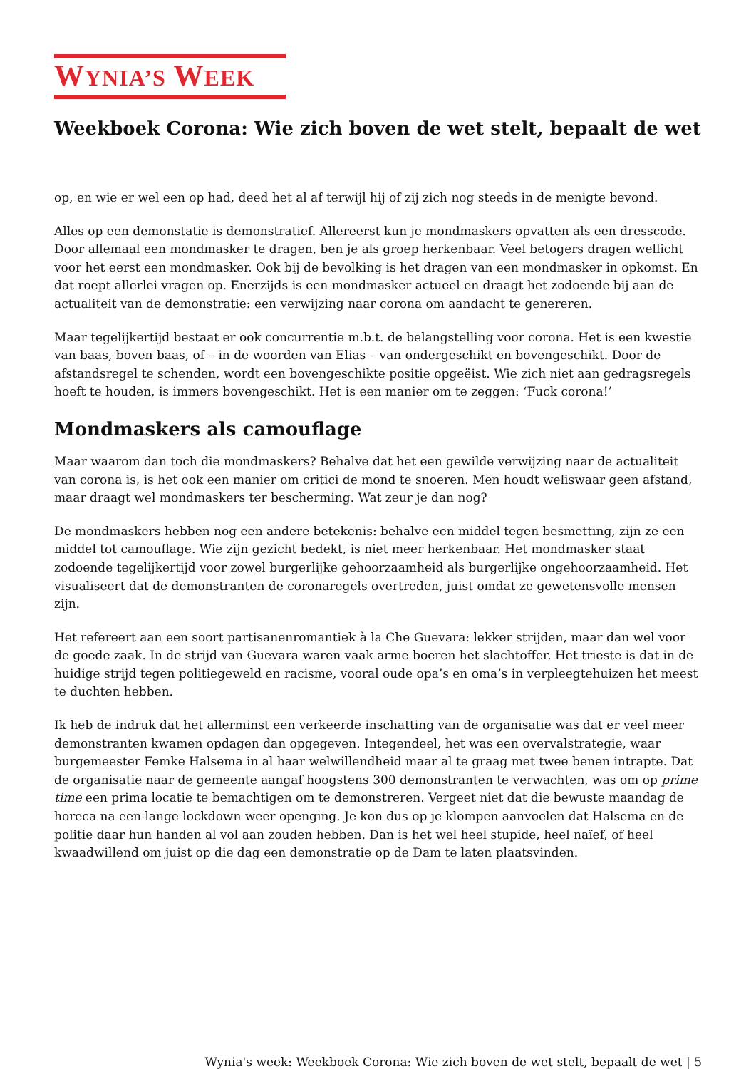WYNIA’S WEEK
Weekboek Corona: Wie zich boven de wet stelt, bepaalt de wet
op, en wie er wel een op had, deed het al af terwijl hij of zij zich nog steeds in de menigte bevond.
Alles op een demonstatie is demonstratief. Allereerst kun je mondmaskers opvatten als een dresscode. Door allemaal een mondmasker te dragen, ben je als groep herkenbaar. Veel betogers dragen wellicht voor het eerst een mondmasker. Ook bij de bevolking is het dragen van een mondmasker in opkomst. En dat roept allerlei vragen op. Enerzijds is een mondmasker actueel en draagt het zodoende bij aan de actualiteit van de demonstratie: een verwijzing naar corona om aandacht te genereren.
Maar tegelijkertijd bestaat er ook concurrentie m.b.t. de belangstelling voor corona. Het is een kwestie van baas, boven baas, of – in de woorden van Elias – van ondergeschikt en bovengeschikt. Door de afstandsregel te schenden, wordt een bovengeschikte positie opgeëist. Wie zich niet aan gedragsregels hoeft te houden, is immers bovengeschikt. Het is een manier om te zeggen: ‘Fuck corona!’
Mondmaskers als camouflage
Maar waarom dan toch die mondmaskers? Behalve dat het een gewilde verwijzing naar de actualiteit van corona is, is het ook een manier om critici de mond te snoeren. Men houdt weliswaar geen afstand, maar draagt wel mondmaskers ter bescherming. Wat zeur je dan nog?
De mondmaskers hebben nog een andere betekenis: behalve een middel tegen besmetting, zijn ze een middel tot camouflage. Wie zijn gezicht bedekt, is niet meer herkenbaar. Het mondmasker staat zodoende tegelijkertijd voor zowel burgerlijke gehoorzaamheid als burgerlijke ongehoorzaamheid. Het visualiseert dat de demonstranten de coronaregels overtreden, juist omdat ze gewetensvolle mensen zijn.
Het refereert aan een soort partisanenromantiek à la Che Guevara: lekker strijden, maar dan wel voor de goede zaak. In de strijd van Guevara waren vaak arme boeren het slachtoffer. Het trieste is dat in de huidige strijd tegen politiegeweld en racisme, vooral oude opa’s en oma’s in verpleegtehuizen het meest te duchten hebben.
Ik heb de indruk dat het allerminst een verkeerde inschatting van de organisatie was dat er veel meer demonstranten kwamen opdagen dan opgegeven. Integendeel, het was een overvalstrategie, waar burgemeester Femke Halsema in al haar welwillendheid maar al te graag met twee benen intrapte. Dat de organisatie naar de gemeente aangaf hoogstens 300 demonstranten te verwachten, was om op prime time een prima locatie te bemachtigen om te demonstreren. Vergeet niet dat die bewuste maandag de horeca na een lange lockdown weer openging. Je kon dus op je klompen aanvoelen dat Halsema en de politie daar hun handen al vol aan zouden hebben. Dan is het wel heel stupide, heel naïef, of heel kwaadwillend om juist op die dag een demonstratie op de Dam te laten plaatsvinden.
Wynia's week: Weekboek Corona: Wie zich boven de wet stelt, bepaalt de wet | 5